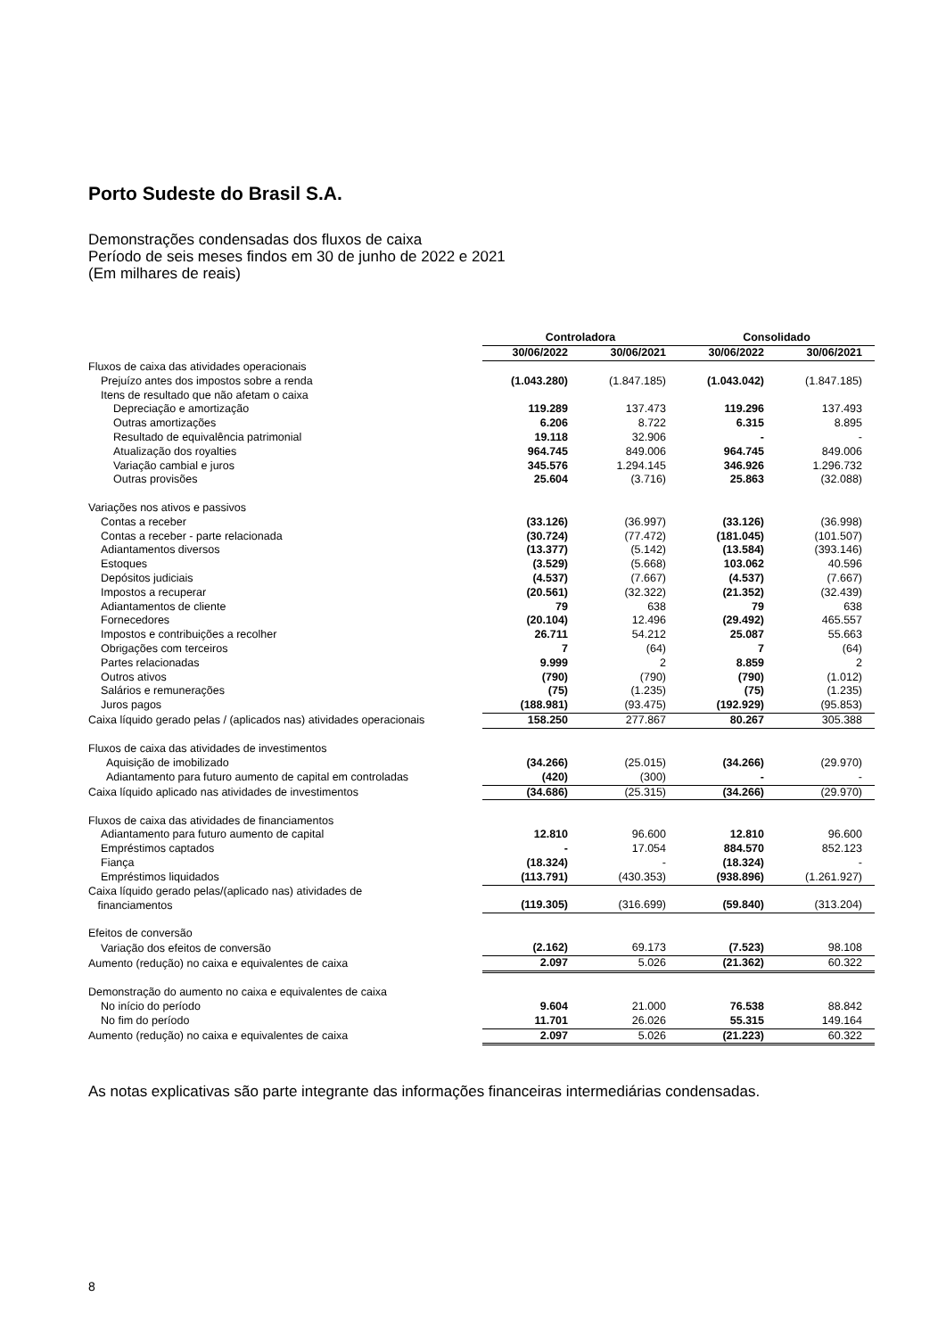Porto Sudeste do Brasil S.A.
Demonstrações condensadas dos fluxos de caixa
Período de seis meses findos em 30 de junho de 2022 e 2021
(Em milhares de reais)
| | Controladora | | Consolidado | |
| --- | --- | --- | --- | --- |
| | 30/06/2022 | 30/06/2021 | 30/06/2022 | 30/06/2021 |
| Fluxos de caixa das atividades operacionais | | | | |
| Prejuízo antes dos impostos sobre a renda | (1.043.280) | (1.847.185) | (1.043.042) | (1.847.185) |
| Itens de resultado que não afetam o caixa | | | | |
| Depreciação e amortização | 119.289 | 137.473 | 119.296 | 137.493 |
| Outras amortizações | 6.206 | 8.722 | 6.315 | 8.895 |
| Resultado de equivalência patrimonial | 19.118 | 32.906 | - | - |
| Atualização dos royalties | 964.745 | 849.006 | 964.745 | 849.006 |
| Variação cambial e juros | 345.576 | 1.294.145 | 346.926 | 1.296.732 |
| Outras provisões | 25.604 | (3.716) | 25.863 | (32.088) |
| Variações nos ativos e passivos | | | | |
| Contas a receber | (33.126) | (36.997) | (33.126) | (36.998) |
| Contas a receber - parte relacionada | (30.724) | (77.472) | (181.045) | (101.507) |
| Adiantamentos diversos | (13.377) | (5.142) | (13.584) | (393.146) |
| Estoques | (3.529) | (5.668) | 103.062 | 40.596 |
| Depósitos judiciais | (4.537) | (7.667) | (4.537) | (7.667) |
| Impostos a recuperar | (20.561) | (32.322) | (21.352) | (32.439) |
| Adiantamentos de cliente | 79 | 638 | 79 | 638 |
| Fornecedores | (20.104) | 12.496 | (29.492) | 465.557 |
| Impostos e contribuições a recolher | 26.711 | 54.212 | 25.087 | 55.663 |
| Obrigações com terceiros | 7 | (64) | 7 | (64) |
| Partes relacionadas | 9.999 | 2 | 8.859 | 2 |
| Outros ativos | (790) | (790) | (790) | (1.012) |
| Salários e remunerações | (75) | (1.235) | (75) | (1.235) |
| Juros pagos | (188.981) | (93.475) | (192.929) | (95.853) |
| Caixa líquido gerado pelas / (aplicados nas) atividades operacionais | 158.250 | 277.867 | 80.267 | 305.388 |
| Fluxos de caixa das atividades de investimentos | | | | |
| Aquisição de imobilizado | (34.266) | (25.015) | (34.266) | (29.970) |
| Adiantamento para futuro aumento de capital em controladas | (420) | (300) | - | - |
| Caixa líquido aplicado nas atividades de investimentos | (34.686) | (25.315) | (34.266) | (29.970) |
| Fluxos de caixa das atividades de financiamentos | | | | |
| Adiantamento para futuro aumento de capital | 12.810 | 96.600 | 12.810 | 96.600 |
| Empréstimos captados | - | 17.054 | 884.570 | 852.123 |
| Fiança | (18.324) | - | (18.324) | - |
| Empréstimos liquidados | (113.791) | (430.353) | (938.896) | (1.261.927) |
| Caixa líquido gerado pelas/(aplicado nas) atividades de financiamentos | (119.305) | (316.699) | (59.840) | (313.204) |
| Efeitos de conversão | | | | |
| Variação dos efeitos de conversão | (2.162) | 69.173 | (7.523) | 98.108 |
| Aumento (redução) no caixa e equivalentes de caixa | 2.097 | 5.026 | (21.362) | 60.322 |
| Demonstração do aumento no caixa e equivalentes de caixa | | | | |
| No início do período | 9.604 | 21.000 | 76.538 | 88.842 |
| No fim do período | 11.701 | 26.026 | 55.315 | 149.164 |
| Aumento (redução) no caixa e equivalentes de caixa | 2.097 | 5.026 | (21.223) | 60.322 |
As notas explicativas são parte integrante das informações financeiras intermediárias condensadas.
8